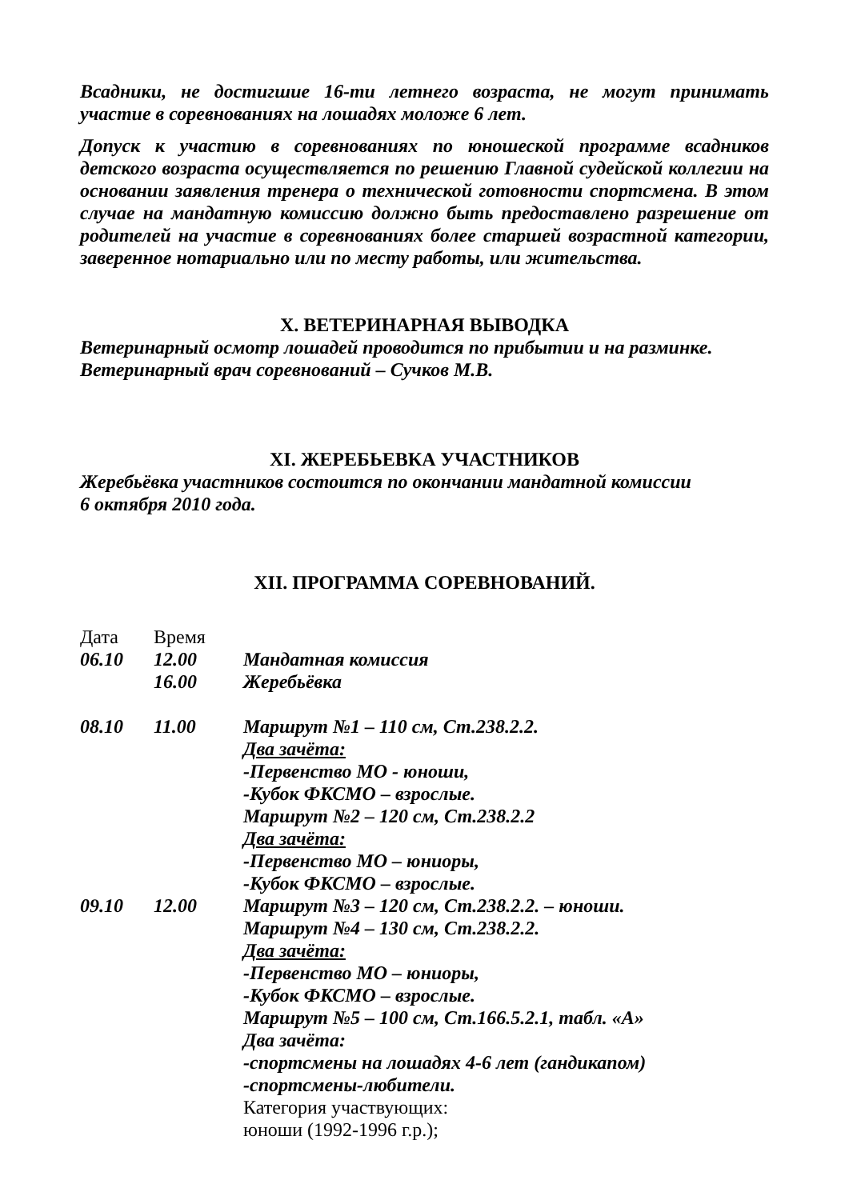Всадники, не достигшие 16-ти летнего возраста, не могут принимать участие в соревнованиях на лошадях моложе 6 лет.
Допуск к участию в соревнованиях по юношеской программе всадников детского возраста осуществляется по решению Главной судейской коллегии на основании заявления тренера о технической готовности спортсмена. В этом случае на мандатную комиссию должно быть предоставлено разрешение от родителей на участие в соревнованиях более старшей возрастной категории, заверенное нотариально или по месту работы, или жительства.
X. ВЕТЕРИНАРНАЯ ВЫВОДКА
Ветеринарный осмотр лошадей проводится по прибытии и на разминке.
Ветеринарный врач соревнований – Сучков М.В.
XI. ЖЕРЕБЬЕВКА УЧАСТНИКОВ
Жеребьёвка участников состоится по окончании мандатной комиссии
6 октября 2010 года.
XII. ПРОГРАММА СОРЕВНОВАНИЙ.
Дата Время
06.10 12.00 Мандатная комиссия
16.00 Жеребьёвка
08.10 11.00 Маршрут №1 – 110 см, Ст.238.2.2.
Два зачёта:
-Первенство МО - юноши,
-Кубок ФКСМО – взрослые.
Маршрут №2 – 120 см, Ст.238.2.2
Два зачёта:
-Первенство МО – юниоры,
-Кубок ФКСМО – взрослые.
09.10 12.00 Маршрут №3 – 120 см, Ст.238.2.2. – юноши.
Маршрут №4 – 130 см, Ст.238.2.2.
Два зачёта:
-Первенство МО – юниоры,
-Кубок ФКСМО – взрослые.
Маршрут №5 – 100 см, Ст.166.5.2.1, табл. «А»
Два зачёта:
-спортсмены на лошадях 4-6 лет (гандикапом)
-спортсмены-любители.
Категория участвующих:
юноши (1992-1996 г.р.);